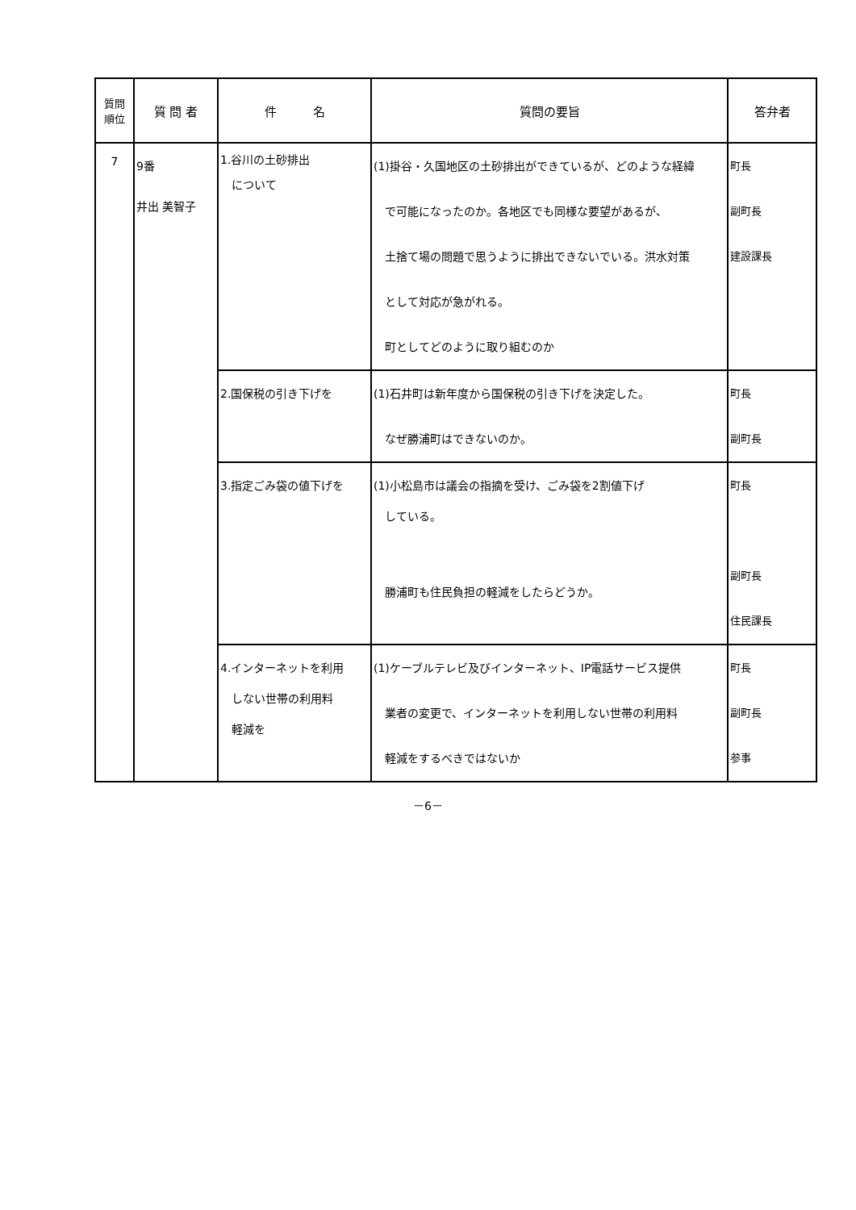| 質問 順位 | 質 問 者 | 件 名 | 質問の要旨 | 答弁者 |
| --- | --- | --- | --- | --- |
| 7 | 9番 井出 美智子 | 1.谷川の土砂排出 について | (1)掛谷・久国地区の土砂排出ができているが、どのような経緯 で可能になったのか。各地区でも同様な要望があるが、 土捨て場の問題で思うように排出できないでいる。洪水対策 として対応が急がれる。 町としてどのように取り組むのか | 町長 副町長 建設課長 |
| | | 2.国保税の引き下げを | (1)石井町は新年度から国保税の引き下げを決定した。 なぜ勝浦町はできないのか。 | 町長 副町長 |
| | | 3.指定ごみ袋の値下げを | (1)小松島市は議会の指摘を受け、ごみ袋を2割値下げ している。 勝浦町も住民負担の軽減をしたらどうか。 | 町長 副町長 住民課長 |
| | | 4.インターネットを利用 しない世帯の利用料 軽減を | (1)ケーブルテレビ及びインターネット、IP電話サービス提供 業者の変更で、インターネットを利用しない世帯の利用料 軽減をするべきではないか | 町長 副町長 参事 |
－6－